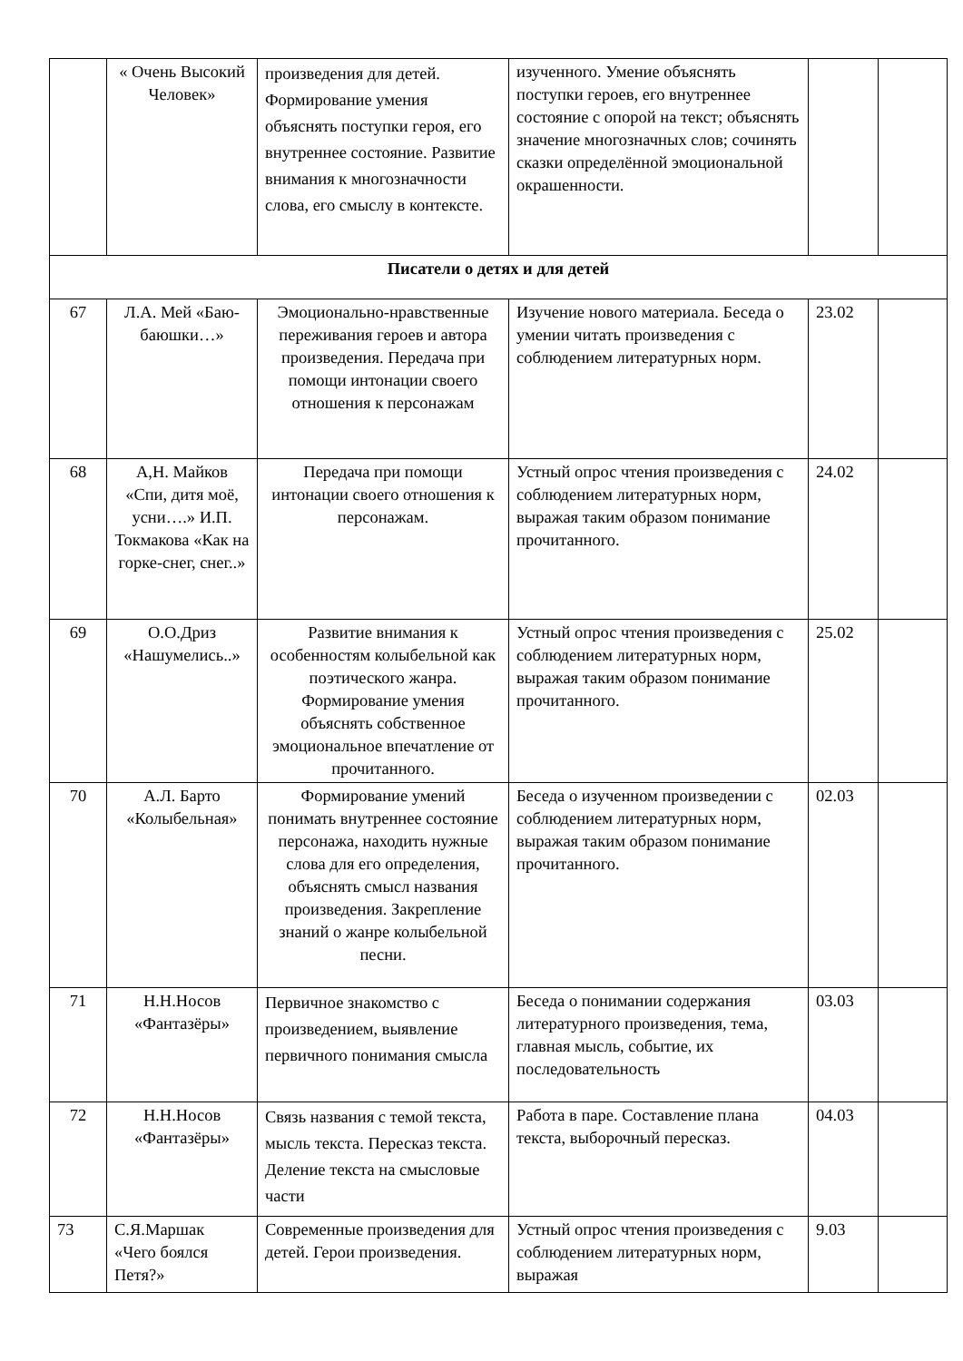| | « Очень Высокий Человек» | произведения для детей. Формирование умения объяснять поступки героя, его внутреннее состояние. Развитие внимания к многозначности слова, его смыслу в контексте. | изученного. Умение объяснять поступки героев, его внутреннее состояние с опорой на текст; объяснять значение многозначных слов; сочинять сказки определённой эмоциональной окрашенности. | | |
| Писатели о детях и для детей | | | | | |
| 67 | Л.А. Мей «Баю-баюшки…» | Эмоционально-нравственные переживания героев и автора произведения. Передача при помощи интонации своего отношения к персонажам | Изучение нового материала. Беседа о умении читать произведения с соблюдением литературных норм. | 23.02 | |
| 68 | А,Н. Майков «Спи, дитя моё, усни….» И.П. Токмакова «Как на горке-снег, снег..» | Передача при помощи интонации своего отношения к персонажам. | Устный опрос чтения произведения с соблюдением литературных норм, выражая таким образом понимание прочитанного. | 24.02 | |
| 69 | О.О.Дриз «Нашумелись..» | Развитие внимания к особенностям колыбельной как поэтического жанра. Формирование умения объяснять собственное эмоциональное впечатление от прочитанного. | Устный опрос чтения произведения с соблюдением литературных норм, выражая таким образом понимание прочитанного. | 25.02 | |
| 70 | А.Л. Барто «Колыбельная» | Формирование умений понимать внутреннее состояние персонажа, находить нужные слова для его определения, объяснять смысл названия произведения. Закрепление знаний о жанре колыбельной песни. | Беседа о изученном произведении с соблюдением литературных норм, выражая таким образом понимание прочитанного. | 02.03 | |
| 71 | Н.Н.Носов «Фантазёры» | Первичное знакомство с произведением, выявление первичного понимания смысла | Беседа о понимании содержания литературного произведения, тема, главная мысль, событие, их последовательность | 03.03 | |
| 72 | Н.Н.Носов «Фантазёры» | Связь названия с темой текста, мысль текста. Пересказ текста. Деление текста на смысловые части | Работа в паре. Составление плана текста, выборочный пересказ. | 04.03 | |
| 73 | С.Я.Маршак «Чего боялся Петя?» | Современные произведения для детей. Герои произведения. | Устный опрос чтения произведения с соблюдением литературных норм, выражая | 9.03 | |